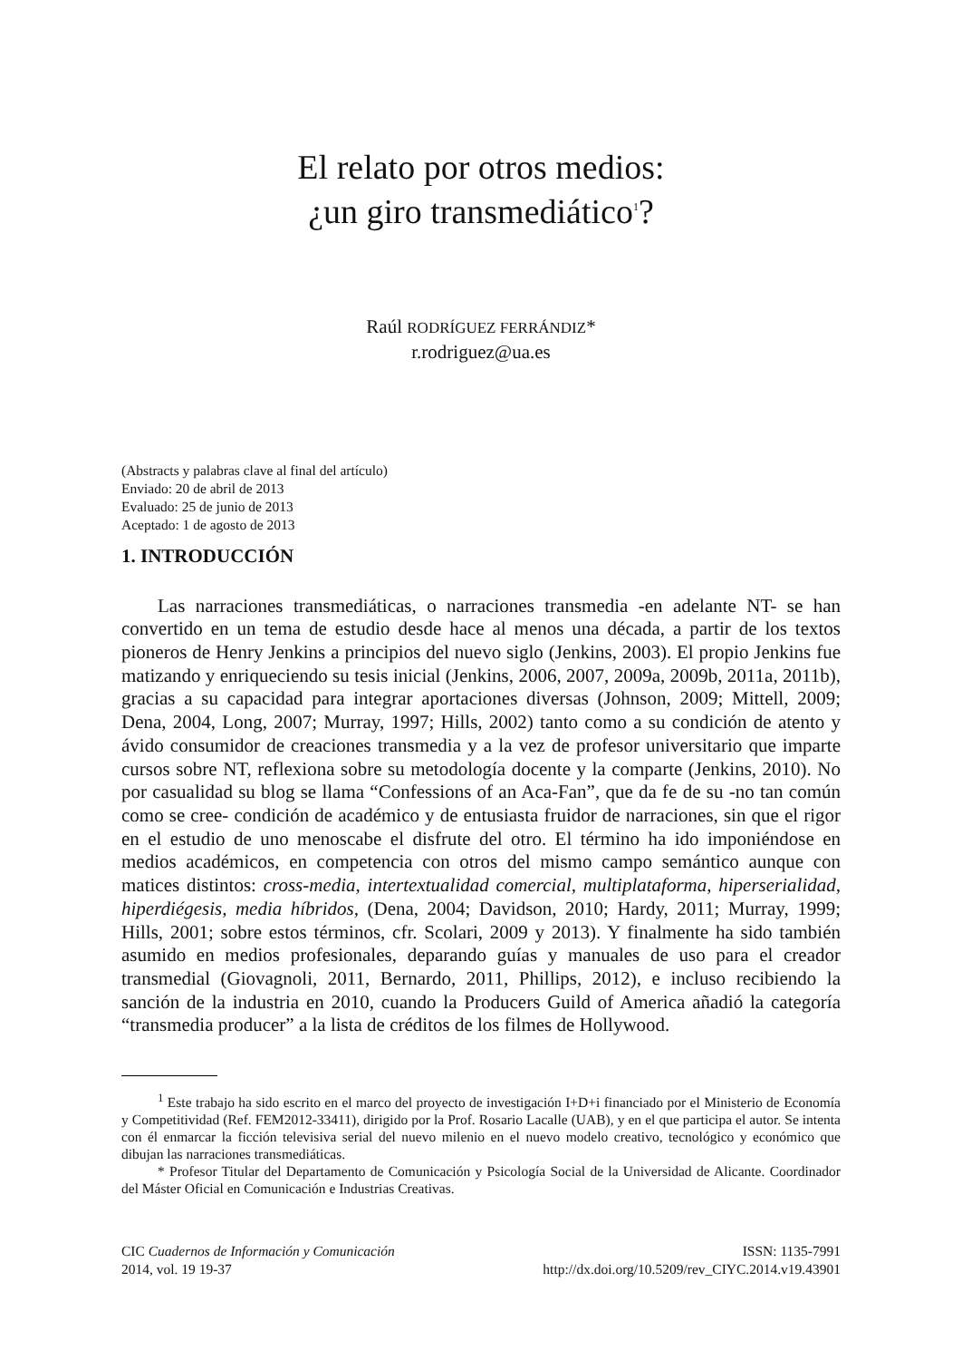El relato por otros medios:
¿un giro transmediático<sup>1</sup>?
Raúl RODRÍGUEZ FERRÁNDIZ*
r.rodriguez@ua.es
(Abstracts y palabras clave al final del artículo)
Enviado: 20 de abril de 2013
Evaluado: 25 de junio de 2013
Aceptado: 1 de agosto de 2013
1. INTRODUCCIÓN
Las narraciones transmediáticas, o narraciones transmedia -en adelante NT- se han convertido en un tema de estudio desde hace al menos una década, a partir de los textos pioneros de Henry Jenkins a principios del nuevo siglo (Jenkins, 2003). El propio Jenkins fue matizando y enriqueciendo su tesis inicial (Jenkins, 2006, 2007, 2009a, 2009b, 2011a, 2011b), gracias a su capacidad para integrar aportaciones diversas (Johnson, 2009; Mittell, 2009; Dena, 2004, Long, 2007; Murray, 1997; Hills, 2002) tanto como a su condición de atento y ávido consumidor de creaciones transmedia y a la vez de profesor universitario que imparte cursos sobre NT, reflexiona sobre su metodología docente y la comparte (Jenkins, 2010). No por casualidad su blog se llama “Confessions of an Aca-Fan”, que da fe de su -no tan común como se cree- condición de académico y de entusiasta fruidor de narraciones, sin que el rigor en el estudio de uno menoscabe el disfrute del otro. El término ha ido imponiéndose en medios académicos, en competencia con otros del mismo campo semántico aunque con matices distintos: cross-media, intertextualidad comercial, multiplataforma, hiperserialidad, hiperdiégesis, media híbridos, (Dena, 2004; Davidson, 2010; Hardy, 2011; Murray, 1999; Hills, 2001; sobre estos términos, cfr. Scolari, 2009 y 2013). Y finalmente ha sido también asumido en medios profesionales, deparando guías y manuales de uso para el creador transmedial (Giovagnoli, 2011, Bernardo, 2011, Phillips, 2012), e incluso recibiendo la sanción de la industria en 2010, cuando la Producers Guild of America añadió la categoría “transmedia producer” a la lista de créditos de los filmes de Hollywood.
<sup>1</sup> Este trabajo ha sido escrito en el marco del proyecto de investigación I+D+i financiado por el Ministerio de Economía y Competitividad (Ref. FEM2012-33411), dirigido por la Prof. Rosario Lacalle (UAB), y en el que participa el autor. Se intenta con él enmarcar la ficción televisiva serial del nuevo milenio en el nuevo modelo creativo, tecnológico y económico que dibujan las narraciones transmediáticas.
* Profesor Titular del Departamento de Comunicación y Psicología Social de la Universidad de Alicante. Coordinador del Máster Oficial en Comunicación e Industrias Creativas.
CIC Cuadernos de Información y Comunicación
2014, vol. 19 19-37
ISSN: 1135-7991
http://dx.doi.org/10.5209/rev_CIYC.2014.v19.43901